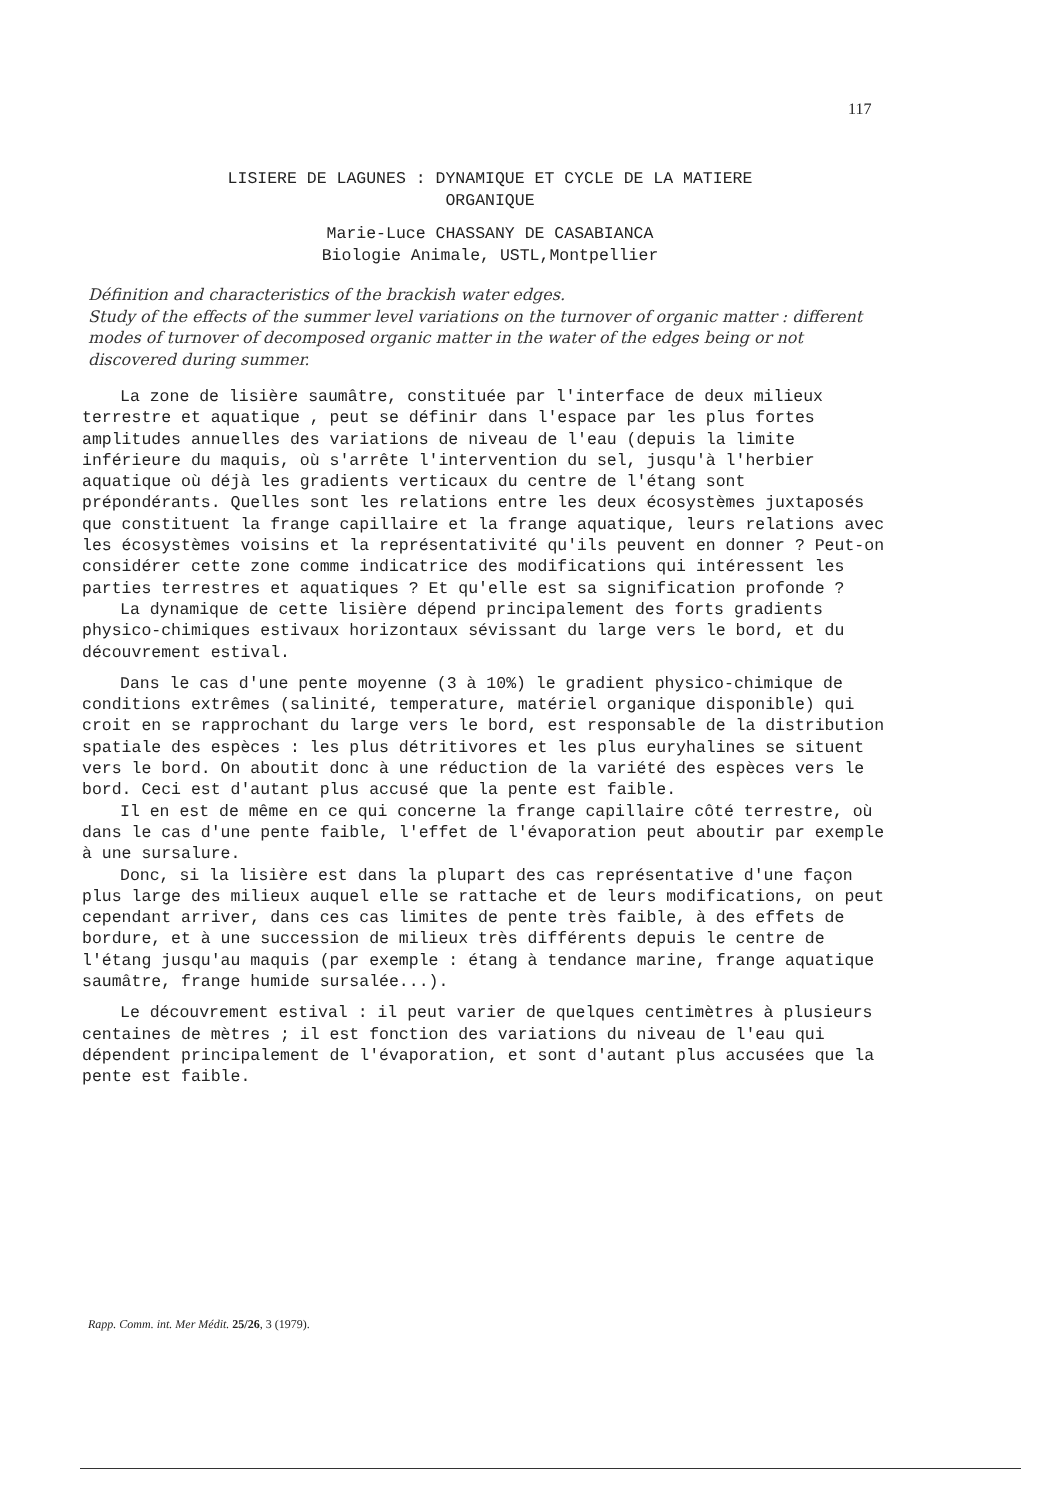117
LISIERE DE LAGUNES : DYNAMIQUE ET CYCLE DE LA MATIERE
ORGANIQUE
Marie-Luce CHASSANY DE CASABIANCA
Biologie Animale, USTL,Montpellier
Définition and characteristics of the brackish water edges.
Study of the effects of the summer level variations on the turnover of organic matter : different modes of turnover of decomposed organic matter in the water of the edges being or not discovered during summer.
La zone de lisière saumâtre, constituée par l'interface de deux milieux terrestre et aquatique , peut se définir dans l'espace par les plus fortes amplitudes annuelles des variations de niveau de l'eau (depuis la limite inférieure du maquis, où s'arrête l'intervention du sel, jusqu'à l'herbier aquatique où déjà les gradients verticaux du centre de l'étang sont prépondérants. Quelles sont les relations entre les deux écosystèmes juxtaposés que constituent la frange capillaire et la frange aquatique, leurs relations avec les écosystèmes voisins et la représentativité qu'ils peuvent en donner ? Peut-on considérer cette zone comme indicatrice des modifications qui intéressent les parties terrestres et aquatiques ? Et qu'elle est sa signification profonde ?
La dynamique de cette lisière dépend principalement des forts gradients physico-chimiques estivaux horizontaux sévissant du large vers le bord, et du découvrement estival.
Dans le cas d'une pente moyenne (3 à 10%) le gradient physico-chimique de conditions extrêmes (salinité, temperature, matériel organique disponible) qui croit en se rapprochant du large vers le bord, est responsable de la distribution spatiale des espèces : les plus détritivores et les plus euryhalines se situent vers le bord. On aboutit donc à une réduction de la variété des espèces vers le bord. Ceci est d'autant plus accusé que la pente est faible.
Il en est de même en ce qui concerne la frange capillaire côté terrestre, où dans le cas d'une pente faible, l'effet de l'évaporation peut aboutir par exemple à une sursalure.
Donc, si la lisière est dans la plupart des cas représentative d'une façon plus large des milieux auquel elle se rattache et de leurs modifications, on peut cependant arriver, dans ces cas limites de pente très faible, à des effets de bordure, et à une succession de milieux très différents depuis le centre de l'étang jusqu'au maquis (par exemple : étang à tendance marine, frange aquatique saumâtre, frange humide sursalée...).
Le découvrement estival : il peut varier de quelques centimètres à plusieurs centaines de mètres ; il est fonction des variations du niveau de l'eau qui dépendent principalement de l'évaporation, et sont d'autant plus accusées que la pente est faible.
Rapp. Comm. int. Mer Médit. 25/26, 3 (1979).